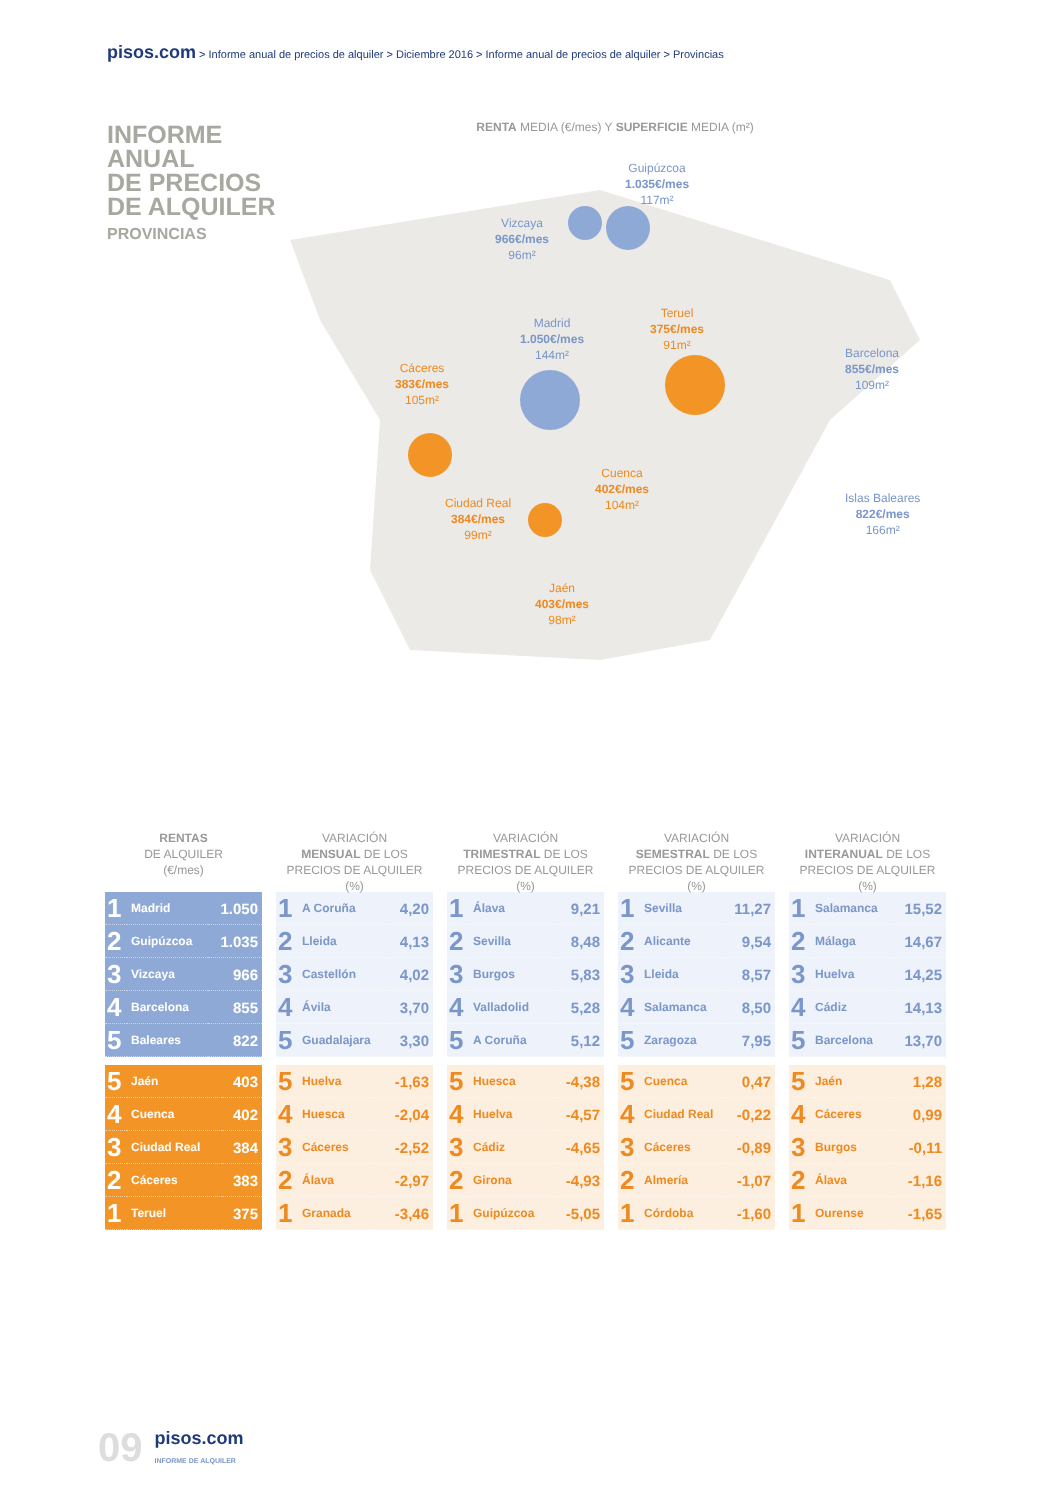pisos.com > Informe anual de precios de alquiler > Diciembre 2016 > Informe anual de precios de alquiler > Provincias
INFORME
ANUAL
DE PRECIOS
DE ALQUILER
PROVINCIAS
RENTA MEDIA (€/mes) Y SUPERFICIE MEDIA (m²)
Guipúzcoa
1.035€/mes
117m²
Vizcaya
966€/mes
96m²
Madrid
1.050€/mes
144m²
Teruel
375€/mes
91m²
Barcelona
855€/mes
109m²
Cáceres
383€/mes
105m²
Cuenca
402€/mes
104m²
Ciudad Real
384€/mes
99m²
Islas Baleares
822€/mes
166m²
Jaén
403€/mes
98m²
RENTAS
DE ALQUILER
(€/mes)
| 1 | Madrid | 1.050 |
| 2 | Guipúzcoa | 1.035 |
| 3 | Vizcaya | 966 |
| 4 | Barcelona | 855 |
| 5 | Baleares | 822 |
| 5 | Jaén | 403 |
| 4 | Cuenca | 402 |
| 3 | Ciudad Real | 384 |
| 2 | Cáceres | 383 |
| 1 | Teruel | 375 |
VARIACIÓN
MENSUAL DE LOS
PRECIOS DE ALQUILER (%)
| 1 | A Coruña | 4,20 |
| 2 | Lleida | 4,13 |
| 3 | Castellón | 4,02 |
| 4 | Ávila | 3,70 |
| 5 | Guadalajara | 3,30 |
| 5 | Huelva | -1,63 |
| 4 | Huesca | -2,04 |
| 3 | Cáceres | -2,52 |
| 2 | Álava | -2,97 |
| 1 | Granada | -3,46 |
VARIACIÓN
TRIMESTRAL DE LOS
PRECIOS DE ALQUILER (%)
| 1 | Álava | 9,21 |
| 2 | Sevilla | 8,48 |
| 3 | Burgos | 5,83 |
| 4 | Valladolid | 5,28 |
| 5 | A Coruña | 5,12 |
| 5 | Huesca | -4,38 |
| 4 | Huelva | -4,57 |
| 3 | Cádiz | -4,65 |
| 2 | Girona | -4,93 |
| 1 | Guipúzcoa | -5,05 |
VARIACIÓN
SEMESTRAL DE LOS
PRECIOS DE ALQUILER (%)
| 1 | Sevilla | 11,27 |
| 2 | Alicante | 9,54 |
| 3 | Lleida | 8,57 |
| 4 | Salamanca | 8,50 |
| 5 | Zaragoza | 7,95 |
| 5 | Cuenca | 0,47 |
| 4 | Ciudad Real | -0,22 |
| 3 | Cáceres | -0,89 |
| 2 | Almería | -1,07 |
| 1 | Córdoba | -1,60 |
VARIACIÓN
INTERANUAL DE LOS
PRECIOS DE ALQUILER (%)
| 1 | Salamanca | 15,52 |
| 2 | Málaga | 14,67 |
| 3 | Huelva | 14,25 |
| 4 | Cádiz | 14,13 |
| 5 | Barcelona | 13,70 |
| 5 | Jaén | 1,28 |
| 4 | Cáceres | 0,99 |
| 3 | Burgos | -0,11 |
| 2 | Álava | -1,16 |
| 1 | Ourense | -1,65 |
09
pisos.com
INFORME DE ALQUILER